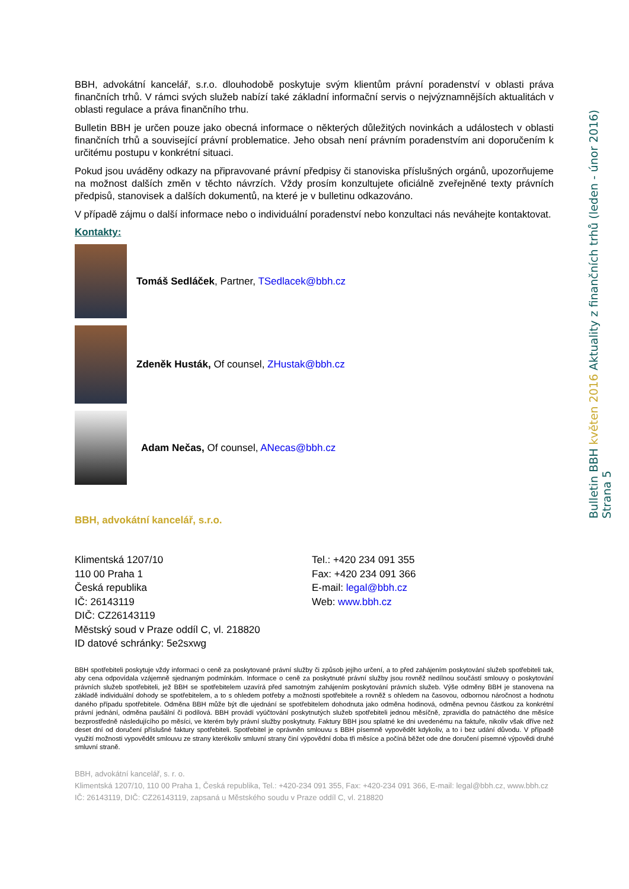BBH, advokátní kancelář, s.r.o. dlouhodobě poskytuje svým klientům právní poradenství v oblasti práva finančních trhů. V rámci svých služeb nabízí také základní informační servis o nejvýznamnějších aktualitách v oblasti regulace a práva finančního trhu.
Bulletin BBH je určen pouze jako obecná informace o některých důležitých novinkách a událostech v oblasti finančních trhů a související právní problematice. Jeho obsah není právním poradenstvím ani doporučením k určitému postupu v konkrétní situaci.
Pokud jsou uváděny odkazy na připravované právní předpisy či stanoviska příslušných orgánů, upozorňujeme na možnost dalších změn v těchto návrzích. Vždy prosím konzultujete oficiálně zveřejněné texty právních předpisů, stanovisek a dalších dokumentů, na které je v bulletinu odkazováno.
V případě zájmu o další informace nebo o individuální poradenství nebo konzultaci nás neváhejte kontaktovat.
Kontakty:
Tomáš Sedláček, Partner, TSedlacek@bbh.cz
Zdeněk Husták, Of counsel, ZHustak@bbh.cz
Adam Nečas, Of counsel, ANecas@bbh.cz
BBH, advokátní kancelář, s.r.o.
Klimentská 1207/10
110 00 Praha 1
Česká republika
IČ: 26143119
DIČ: CZ26143119
Městský soud v Praze oddíl C, vl. 218820
ID datové schránky: 5e2sxwg
Tel.: +420 234 091 355
Fax: +420 234 091 366
E-mail: legal@bbh.cz
Web: www.bbh.cz
BBH spotřebiteli poskytuje vždy informaci o ceně za poskytované právní služby či způsob jejího určení, a to před zahájením poskytování služeb spotřebiteli tak, aby cena odpovídala vzájemně sjednaným podmínkám. Informace o ceně za poskytnuté právní služby jsou rovněž nedílnou součástí smlouvy o poskytování právních služeb spotřebiteli, jež BBH se spotřebitelem uzavírá před samotným zahájením poskytování právních služeb. Výše odměny BBH je stanovena na základě individuální dohody se spotřebitelem, a to s ohledem potřeby a možnosti spotřebitele a rovněž s ohledem na časovou, odbornou náročnost a hodnotu daného případu spotřebitele. Odměna BBH může být dle ujednání se spotřebitelem dohodnuta jako odměna hodinová, odměna pevnou částkou za konkrétní právní jednání, odměna paušální či podílová. BBH provádí vyúčtování poskytnutých služeb spotřebiteli jednou měsíčně, zpravidla do patnáctého dne měsíce bezprostředně následujícího po měsíci, ve kterém byly právní služby poskytnuty. Faktury BBH jsou splatné ke dni uvedenému na faktuře, nikoliv však dříve než deset dní od doručení příslušné faktury spotřebiteli. Spotřebitel je oprávněn smlouvu s BBH písemně vypovědět kdykoliv, a to i bez udání důvodu. V případě využití možnosti vypovědět smlouvu ze strany kterékoliv smluvní strany činí výpovědní doba tři měsíce a počíná běžet ode dne doručení písemné výpovědi druhé smluvní straně.
BBH, advokátní kancelář, s. r. o.
Klimentská 1207/10, 110 00 Praha 1, Česká republika, Tel.: +420-234 091 355, Fax: +420-234 091 366, E-mail: legal@bbh.cz, www.bbh.cz
IČ: 26143119, DIČ: CZ26143119, zapsaná u Městského soudu v Praze oddíl C, vl. 218820
Bulletin BBH květen 2016 Aktuality z finančních trhů (leden - únor 2016) Strana 5